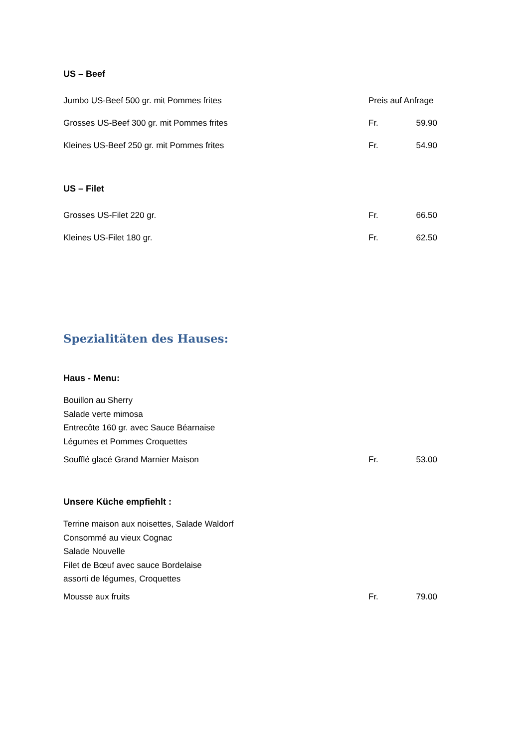US – Beef
| Jumbo US-Beef 500 gr. mit Pommes frites | Preis auf Anfrage | |
| Grosses US-Beef 300 gr. mit Pommes frites | Fr. | 59.90 |
| Kleines US-Beef 250 gr. mit Pommes frites | Fr. | 54.90 |
US – Filet
| Grosses US-Filet 220 gr. | Fr. | 66.50 |
| Kleines US-Filet 180 gr. | Fr. | 62.50 |
Spezialitäten des Hauses:
Haus - Menu:
Bouillon au Sherry
Salade verte mimosa
Entrecôte 160 gr. avec Sauce Béarnaise
Légumes et Pommes Croquettes
| Soufflé glacé Grand Marnier Maison | Fr. | 53.00 |
Unsere Küche empfiehlt :
Terrine maison aux noisettes, Salade Waldorf
Consommé au vieux Cognac
Salade Nouvelle
Filet de Bœuf avec sauce Bordelaise
assorti de légumes, Croquettes
| Mousse aux fruits | Fr. | 79.00 |